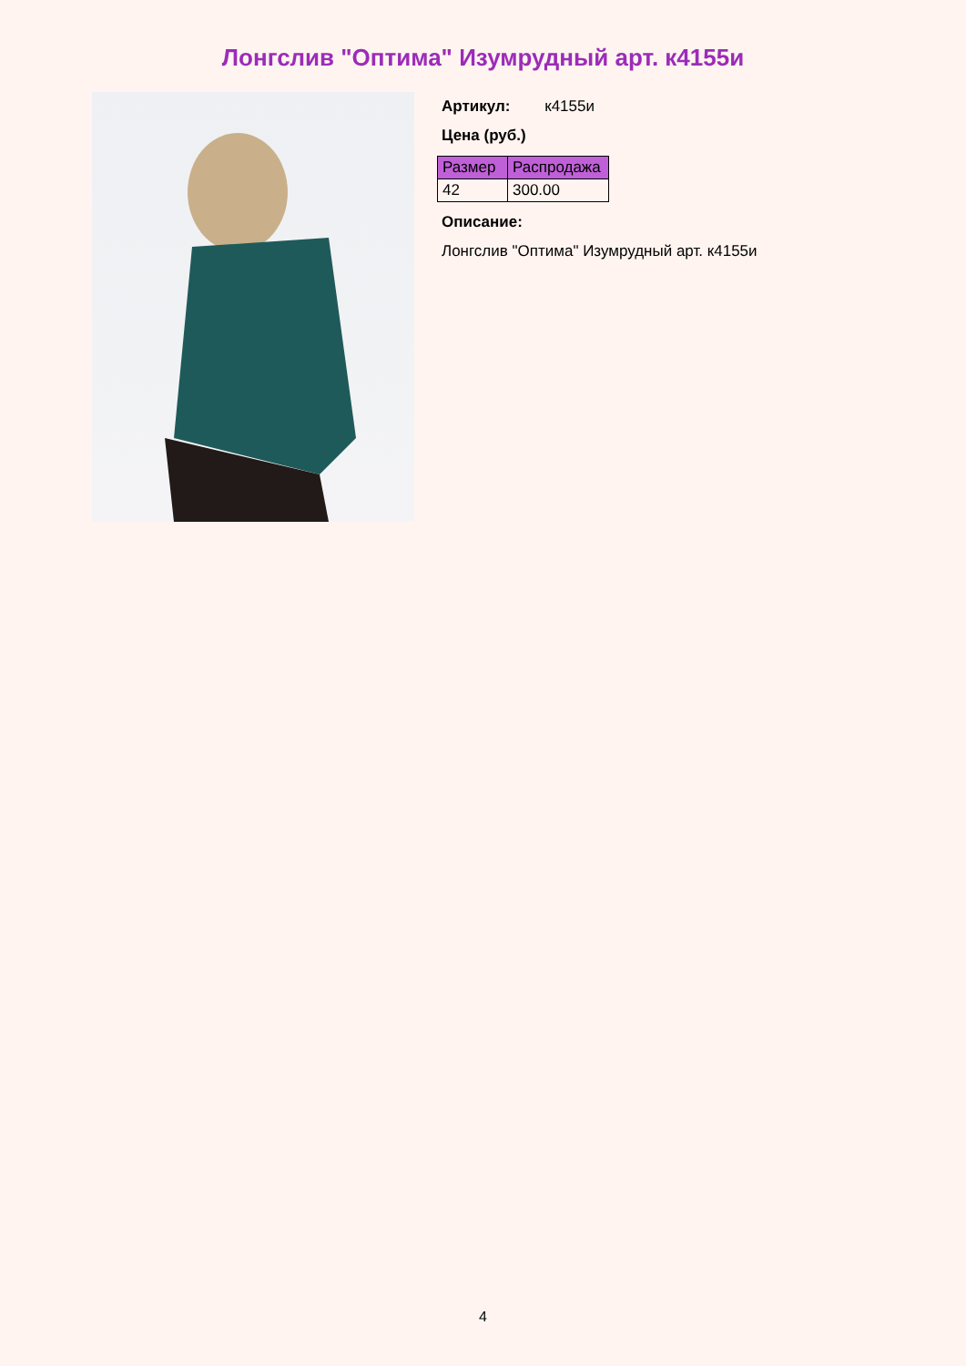Лонгслив "Оптима" Изумрудный арт. к4155и
Артикул: к4155и
Цена (руб.)
| Размер | Распродажа |
| --- | --- |
| 42 | 300.00 |
Описание:
Лонгслив "Оптима" Изумрудный арт. к4155и
4